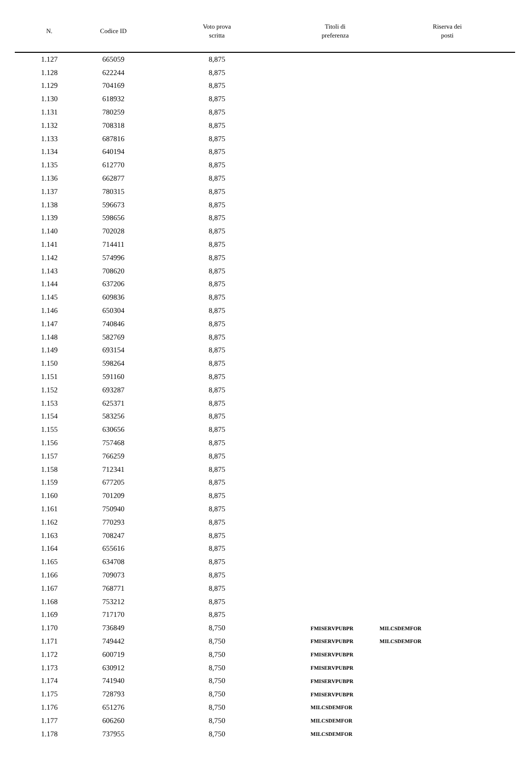| N. | Codice ID | Voto prova scritta | Titoli di preferenza | Riserva dei posti |
| --- | --- | --- | --- | --- |
| 1.127 | 665059 | 8,875 | | |
| 1.128 | 622244 | 8,875 | | |
| 1.129 | 704169 | 8,875 | | |
| 1.130 | 618932 | 8,875 | | |
| 1.131 | 780259 | 8,875 | | |
| 1.132 | 708318 | 8,875 | | |
| 1.133 | 687816 | 8,875 | | |
| 1.134 | 640194 | 8,875 | | |
| 1.135 | 612770 | 8,875 | | |
| 1.136 | 662877 | 8,875 | | |
| 1.137 | 780315 | 8,875 | | |
| 1.138 | 596673 | 8,875 | | |
| 1.139 | 598656 | 8,875 | | |
| 1.140 | 702028 | 8,875 | | |
| 1.141 | 714411 | 8,875 | | |
| 1.142 | 574996 | 8,875 | | |
| 1.143 | 708620 | 8,875 | | |
| 1.144 | 637206 | 8,875 | | |
| 1.145 | 609836 | 8,875 | | |
| 1.146 | 650304 | 8,875 | | |
| 1.147 | 740846 | 8,875 | | |
| 1.148 | 582769 | 8,875 | | |
| 1.149 | 693154 | 8,875 | | |
| 1.150 | 598264 | 8,875 | | |
| 1.151 | 591160 | 8,875 | | |
| 1.152 | 693287 | 8,875 | | |
| 1.153 | 625371 | 8,875 | | |
| 1.154 | 583256 | 8,875 | | |
| 1.155 | 630656 | 8,875 | | |
| 1.156 | 757468 | 8,875 | | |
| 1.157 | 766259 | 8,875 | | |
| 1.158 | 712341 | 8,875 | | |
| 1.159 | 677205 | 8,875 | | |
| 1.160 | 701209 | 8,875 | | |
| 1.161 | 750940 | 8,875 | | |
| 1.162 | 770293 | 8,875 | | |
| 1.163 | 708247 | 8,875 | | |
| 1.164 | 655616 | 8,875 | | |
| 1.165 | 634708 | 8,875 | | |
| 1.166 | 709073 | 8,875 | | |
| 1.167 | 768771 | 8,875 | | |
| 1.168 | 753212 | 8,875 | | |
| 1.169 | 717170 | 8,875 | | |
| 1.170 | 736849 | 8,750 | FMISERVPUBPR | MILCSDEMFOR |
| 1.171 | 749442 | 8,750 | FMISERVPUBPR | MILCSDEMFOR |
| 1.172 | 600719 | 8,750 | FMISERVPUBPR | |
| 1.173 | 630912 | 8,750 | FMISERVPUBPR | |
| 1.174 | 741940 | 8,750 | FMISERVPUBPR | |
| 1.175 | 728793 | 8,750 | FMISERVPUBPR | |
| 1.176 | 651276 | 8,750 | MILCSDEMFOR | |
| 1.177 | 606260 | 8,750 | MILCSDEMFOR | |
| 1.178 | 737955 | 8,750 | MILCSDEMFOR | |